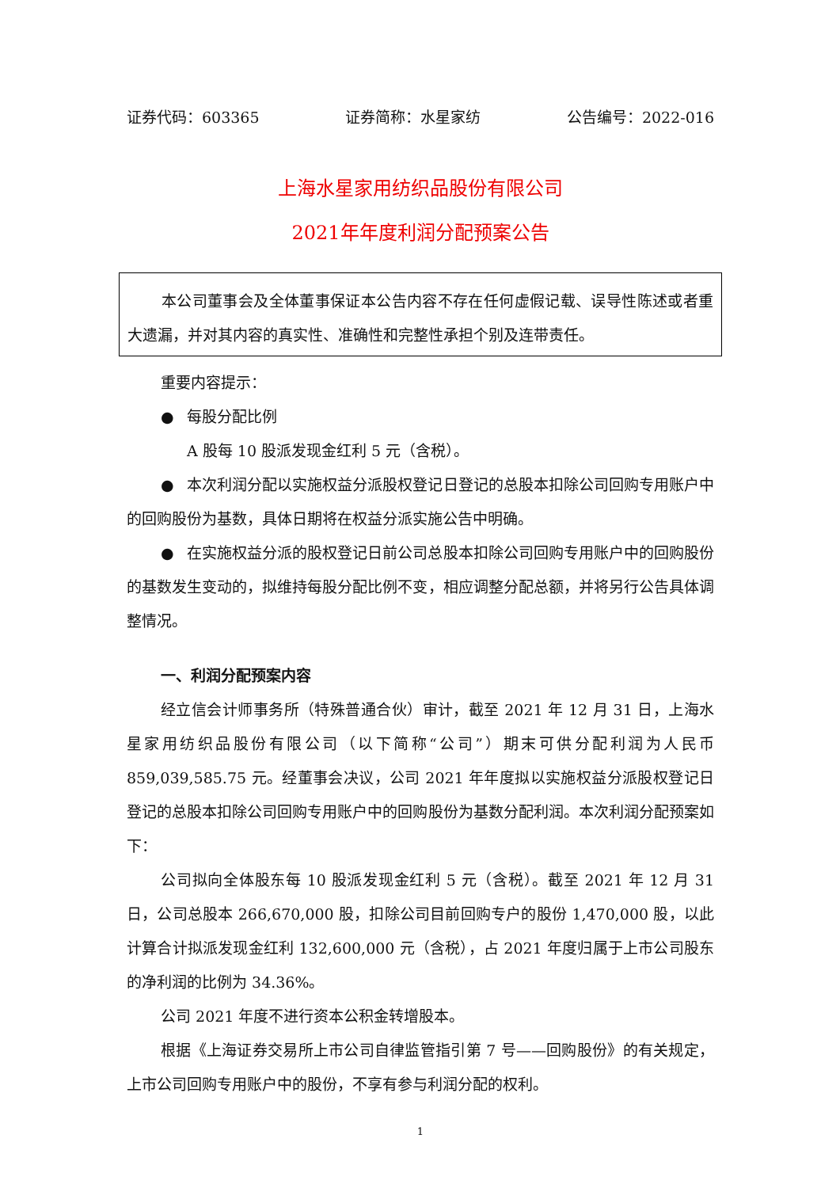证券代码：603365 证券简称：水星家纺 公告编号：2022-016
上海水星家用纺织品股份有限公司
2021年年度利润分配预案公告
本公司董事会及全体董事保证本公告内容不存在任何虚假记载、误导性陈述或者重大遗漏，并对其内容的真实性、准确性和完整性承担个别及连带责任。
重要内容提示：
● 每股分配比例
A 股每 10 股派发现金红利 5 元（含税）。
● 本次利润分配以实施权益分派股权登记日登记的总股本扣除公司回购专用账户中的回购股份为基数，具体日期将在权益分派实施公告中明确。
● 在实施权益分派的股权登记日前公司总股本扣除公司回购专用账户中的回购股份的基数发生变动的，拟维持每股分配比例不变，相应调整分配总额，并将另行公告具体调整情况。
一、利润分配预案内容
经立信会计师事务所（特殊普通合伙）审计，截至 2021 年 12 月 31 日，上海水星家用纺织品股份有限公司（以下简称“公司”）期末可供分配利润为人民币 859,039,585.75 元。经董事会决议，公司 2021 年年度拟以实施权益分派股权登记日登记的总股本扣除公司回购专用账户中的回购股份为基数分配利润。本次利润分配预案如下：
公司拟向全体股东每 10 股派发现金红利 5 元（含税）。截至 2021 年 12 月 31 日，公司总股本 266,670,000 股，扣除公司目前回购专户的股份 1,470,000 股，以此计算合计拟派发现金红利 132,600,000 元（含税），占 2021 年度归属于上市公司股东的净利润的比例为 34.36%。
公司 2021 年度不进行资本公积金转增股本。
根据《上海证券交易所上市公司自律监管指引第 7 号——回购股份》的有关规定，上市公司回购专用账户中的股份，不享有参与利润分配的权利。
1